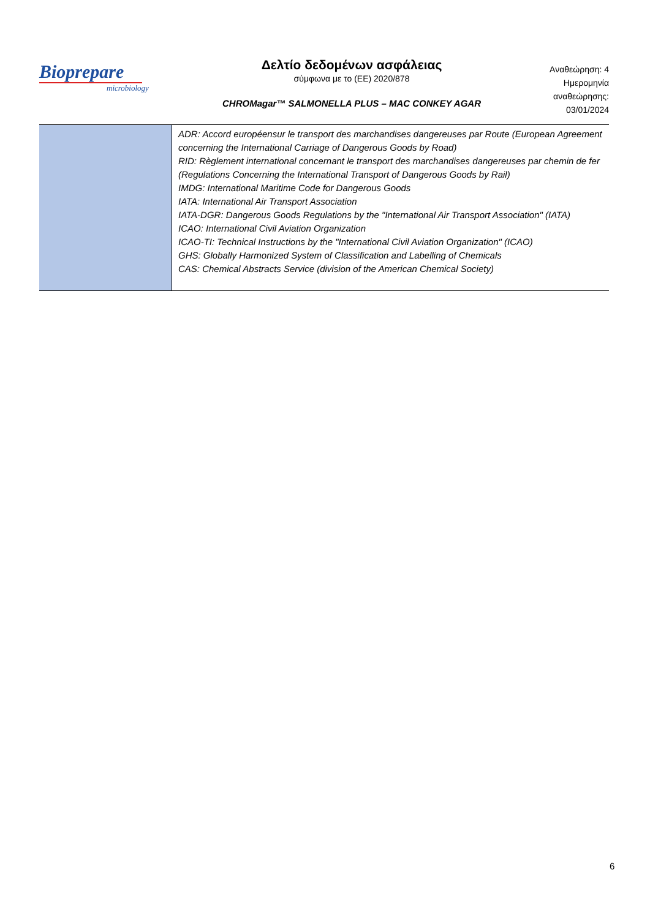Bioprepare
microbiology
Δελτίο δεδομένων ασφάλειας
σύμφωνα με το (ΕΕ) 2020/878
CHROMagar™ SALMONELLA PLUS – MAC CONKEY AGAR
Αναθεώρηση: 4
Ημερομηνία αναθεώρησης:
03/01/2024
| | ADR: Accord européensur le transport des marchandises dangereuses par Route (European Agreement concerning the International Carriage of Dangerous Goods by Road) RID: Règlement international concernant le transport des marchandises dangereuses par chemin de fer (Regulations Concerning the International Transport of Dangerous Goods by Rail) IMDG: International Maritime Code for Dangerous Goods IATA: International Air Transport Association IATA-DGR: Dangerous Goods Regulations by the "International Air Transport Association" (IATA) ICAO: International Civil Aviation Organization ICAO-TI: Technical Instructions by the "International Civil Aviation Organization" (ICAO) GHS: Globally Harmonized System of Classification and Labelling of Chemicals CAS: Chemical Abstracts Service (division of the American Chemical Society) |
6